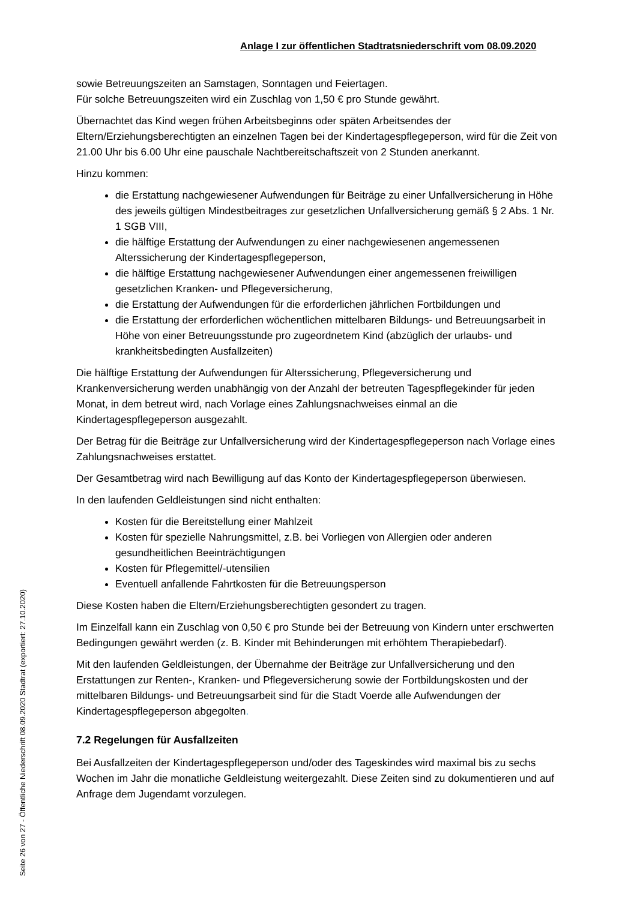Anlage I zur öffentlichen Stadtratsniederschrift vom 08.09.2020
sowie Betreuungszeiten an Samstagen, Sonntagen und Feiertagen.
Für solche Betreuungszeiten wird ein Zuschlag von 1,50 € pro Stunde gewährt.
Übernachtet das Kind wegen frühen Arbeitsbeginns oder späten Arbeitsendes der Eltern/Erziehungsberechtigten an einzelnen Tagen bei der Kindertagespflegeperson, wird für die Zeit von 21.00 Uhr bis 6.00 Uhr eine pauschale Nachtbereitschaftszeit von 2 Stunden anerkannt.
Hinzu kommen:
die Erstattung nachgewiesener Aufwendungen für Beiträge zu einer Unfallversicherung in Höhe des jeweils gültigen Mindestbeitrages zur gesetzlichen Unfallversicherung gemäß § 2 Abs. 1 Nr. 1 SGB VIII,
die hälftige Erstattung der Aufwendungen zu einer nachgewiesenen angemessenen Alterssicherung der Kindertagespflegeperson,
die hälftige Erstattung nachgewiesener Aufwendungen einer angemessenen freiwilligen gesetzlichen Kranken- und Pflegeversicherung,
die Erstattung der Aufwendungen für die erforderlichen jährlichen Fortbildungen und
die Erstattung der erforderlichen wöchentlichen mittelbaren Bildungs- und Betreuungsarbeit in Höhe von einer Betreuungsstunde pro zugeordnetem Kind (abzüglich der urlaubs- und krankheitsbedingten Ausfallzeiten)
Die hälftige Erstattung der Aufwendungen für Alterssicherung, Pflegeversicherung und Krankenversicherung werden unabhängig von der Anzahl der betreuten Tagespflegekinder für jeden Monat, in dem betreut wird, nach Vorlage eines Zahlungsnachweises einmal an die Kindertagespflegeperson ausgezahlt.
Der Betrag für die Beiträge zur Unfallversicherung wird der Kindertagespflegeperson nach Vorlage eines Zahlungsnachweises erstattet.
Der Gesamtbetrag wird nach Bewilligung auf das Konto der Kindertagespflegeperson überwiesen.
In den laufenden Geldleistungen sind nicht enthalten:
Kosten für die Bereitstellung einer Mahlzeit
Kosten für spezielle Nahrungsmittel, z.B. bei Vorliegen von Allergien oder anderen gesundheitlichen Beeinträchtigungen
Kosten für Pflegemittel/-utensilien
Eventuell anfallende Fahrtkosten für die Betreuungsperson
Diese Kosten haben die Eltern/Erziehungsberechtigten gesondert zu tragen.
Im Einzelfall kann ein Zuschlag von 0,50 € pro Stunde bei der Betreuung von Kindern unter erschwerten Bedingungen gewährt werden (z. B. Kinder mit Behinderungen mit erhöhtem Therapiebedarf).
Mit den laufenden Geldleistungen, der Übernahme der Beiträge zur Unfallversicherung und den Erstattungen zur Renten-, Kranken- und Pflegeversicherung sowie der Fortbildungskosten und der mittelbaren Bildungs- und Betreuungsarbeit sind für die Stadt Voerde alle Aufwendungen der Kindertagespflegeperson abgegolten.
7.2 Regelungen für Ausfallzeiten
Bei Ausfallzeiten der Kindertagespflegeperson und/oder des Tageskindes wird maximal bis zu sechs Wochen im Jahr die monatliche Geldleistung weitergezahlt. Diese Zeiten sind zu dokumentieren und auf Anfrage dem Jugendamt vorzulegen.
Seite 26 von 27 - Öffentliche Niederschrift 08.09.2020 Stadtrat (exportiert: 27.10.2020)